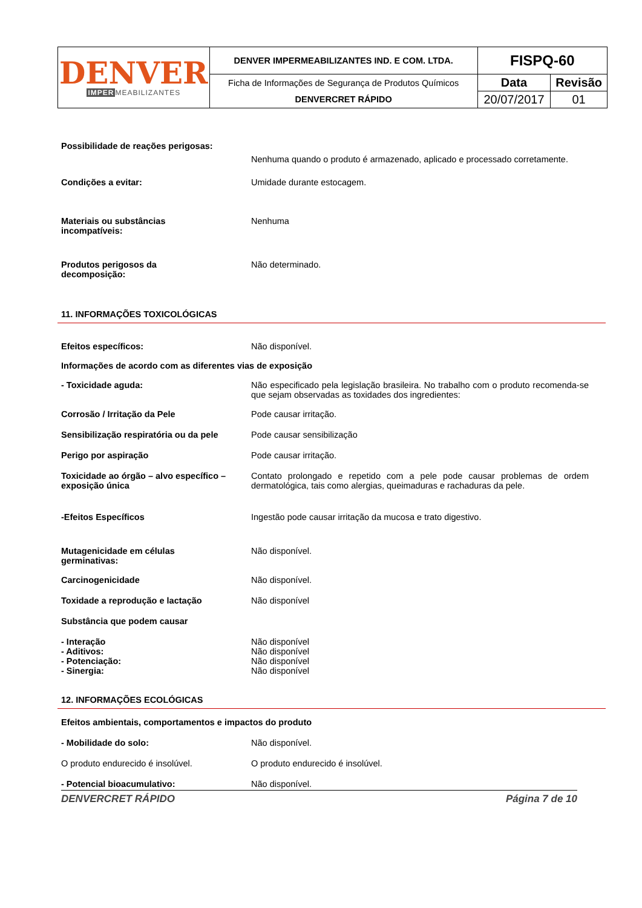| DENVER IMPER MEABILIZANTES | DENVER IMPERMEABILIZANTES IND. E COM. LTDA. | FISPQ-60 | |
| | Ficha de Informações de Segurança de Produtos Químicos | Data | Revisão |
| | DENVERCRET RÁPIDO | 20/07/2017 | 01 |
Possibilidade de reações perigosas:
Nenhuma quando o produto é armazenado, aplicado e processado corretamente.
Condições a evitar: Umidade durante estocagem.
Materiais ou substâncias
incompatíveis:
Nenhuma
Produtos perigosos da
decomposição:
Não determinado.
11. INFORMAÇÕES TOXICOLÓGICAS
Efeitos específicos: Não disponível.
Informações de acordo com as diferentes vias de exposição
- Toxicidade aguda: Não especificado pela legislação brasileira. No trabalho com o produto recomenda-se que sejam observadas as toxidades dos ingredientes:
Corrosão / Irritação da Pele Pode causar irritação.
Sensibilização respiratória ou da pele
Pode causar sensibilização
Perigo por aspiração Pode causar irritação.
Toxicidade ao órgão – alvo específico – exposição única
Contato prolongado e repetido com a pele pode causar problemas de ordem dermatológica, tais como alergias, queimaduras e rachaduras da pele.
-Efeitos Específicos Ingestão pode causar irritação da mucosa e trato digestivo.
Mutagenicidade em células
germinativas:
Não disponível.
Carcinogenicidade Não disponível.
Toxidade a reprodução e lactação Não disponível
Substância que podem causar
- Interação
- Aditivos:
- Potenciação:
- Sinergia:
Não disponível
Não disponível
Não disponível
Não disponível
12. INFORMAÇÕES ECOLÓGICAS
Efeitos ambientais, comportamentos e impactos do produto
- Mobilidade do solo: Não disponível.
O produto endurecido é insolúvel. O produto endurecido é insolúvel.
- Potencial bioacumulativo: Não disponível.
DENVERCRET RÁPIDO Página 7 de 10